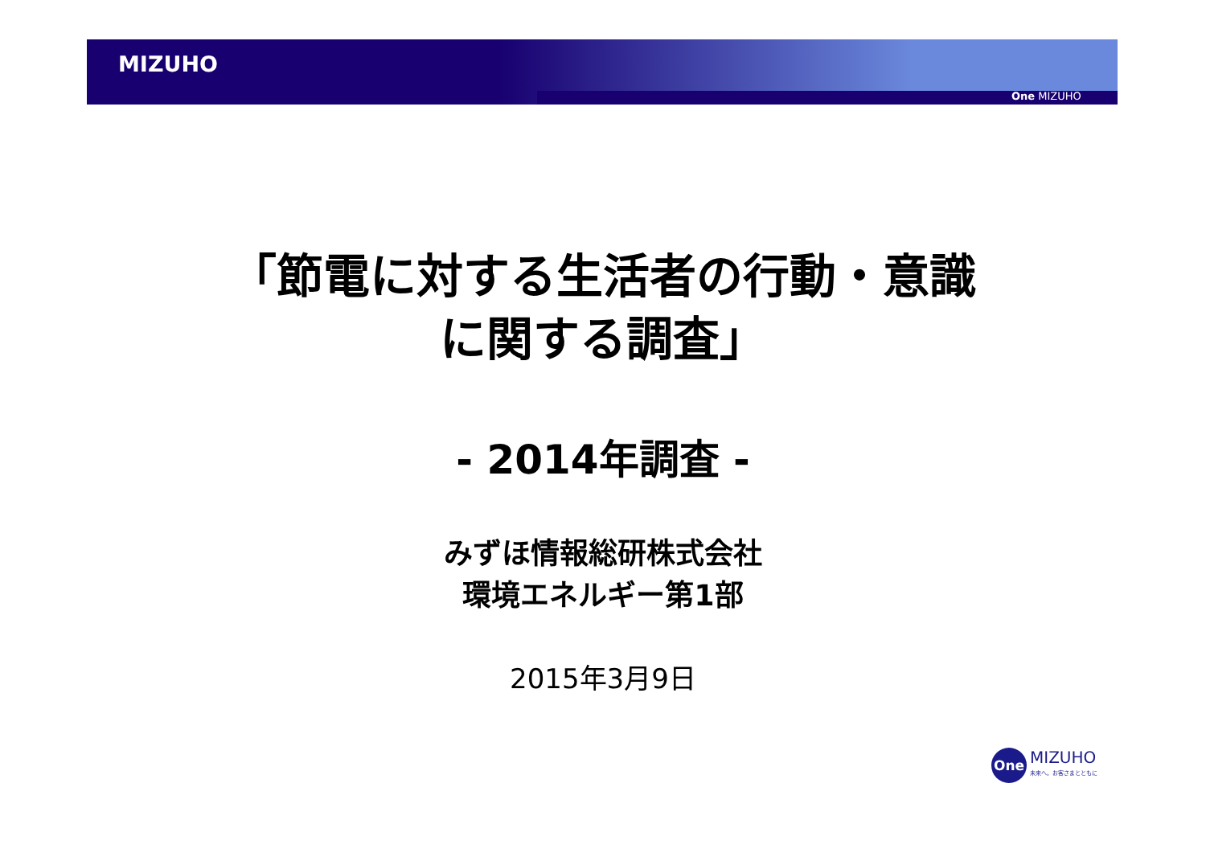MIZUHO
One MIZUHO
「節電に対する生活者の行動・意識
に関する調査」
- 2014年調査 -
みずほ情報総研株式会社
環境エネルギー第1部
2015年3月9日
One
MIZUHO
未来へ。お客さまとともに